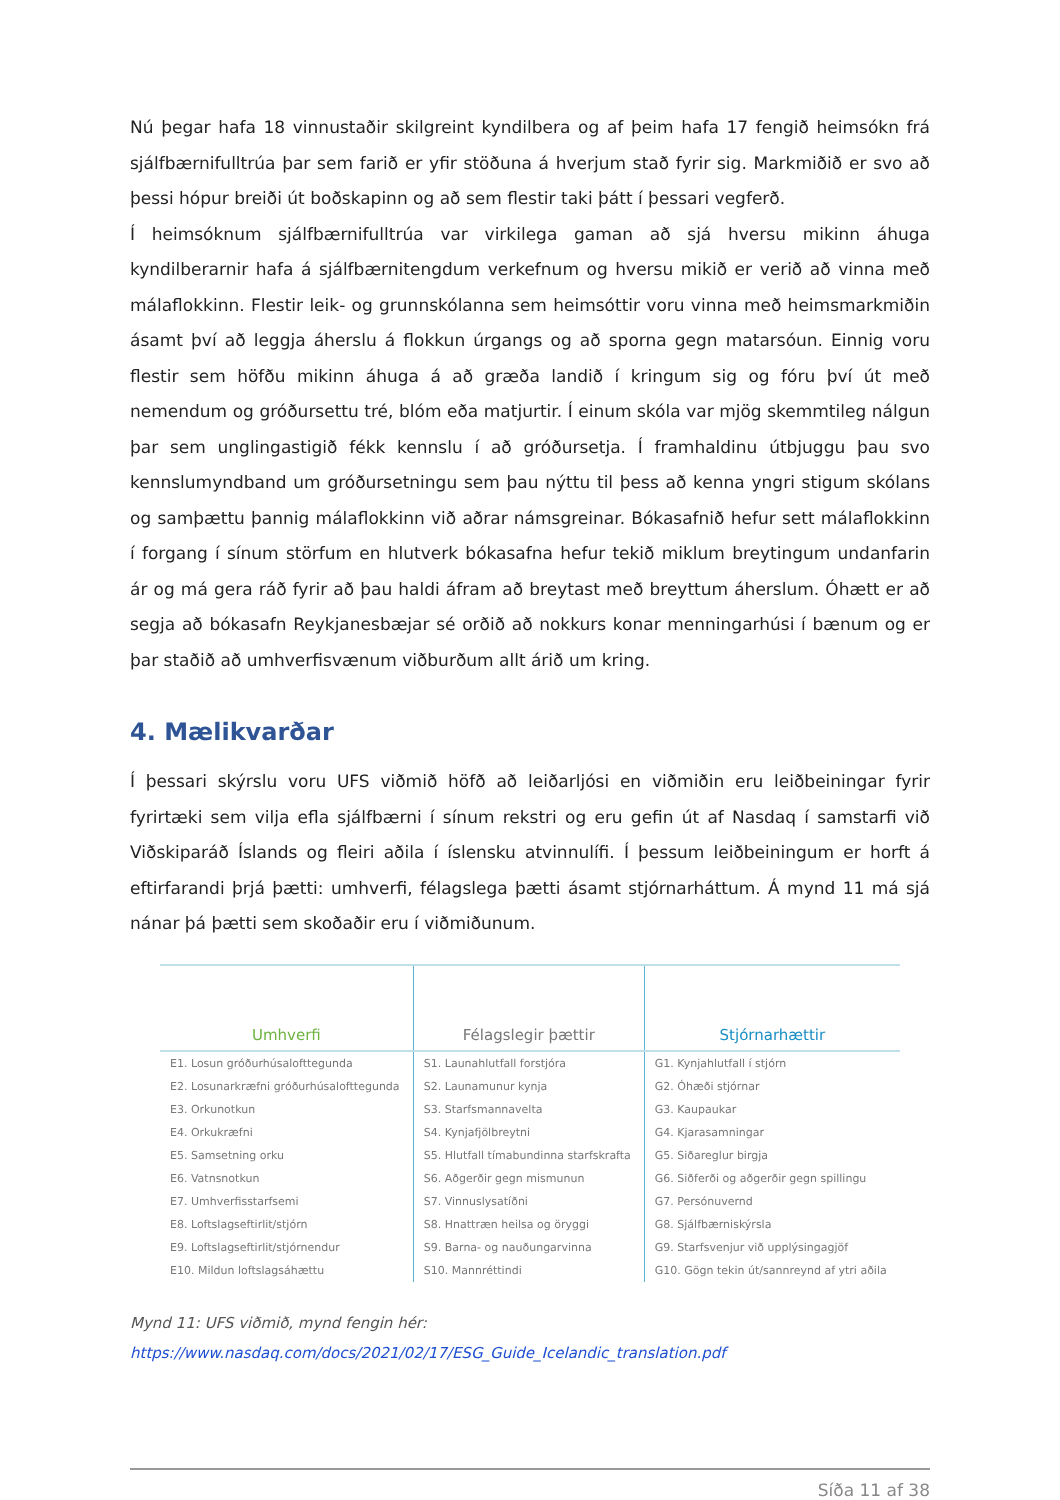Nú þegar hafa 18 vinnustaðir skilgreint kyndilbera og af þeim hafa 17 fengið heimsókn frá sjálfbærnifulltrúa þar sem farið er yfir stöðuna á hverjum stað fyrir sig. Markmiðið er svo að þessi hópur breiði út boðskapinn og að sem flestir taki þátt í þessari vegferð.
Í heimsóknum sjálfbærnifulltrúa var virkilega gaman að sjá hversu mikinn áhuga kyndilberarnir hafa á sjálfbærnitengdum verkefnum og hversu mikið er verið að vinna með málaflokkinn. Flestir leik- og grunnskólanna sem heimsóttir voru vinna með heimsmarkmiðin ásamt því að leggja áherslu á flokkun úrgangs og að sporna gegn matarsóun. Einnig voru flestir sem höfðu mikinn áhuga á að græða landið í kringum sig og fóru því út með nemendum og gróðursettu tré, blóm eða matjurtir. Í einum skóla var mjög skemmtileg nálgun þar sem unglingastigið fékk kennslu í að gróðursetja. Í framhaldinu útbjuggu þau svo kennslumyndband um gróðursetningu sem þau nýttu til þess að kenna yngri stigum skólans og samþættu þannig málaflokkinn við aðrar námsgreinar. Bókasafnið hefur sett málaflokkinn í forgang í sínum störfum en hlutverk bókasafna hefur tekið miklum breytingum undanfarin ár og má gera ráð fyrir að þau haldi áfram að breytast með breyttum áherslum. Óhætt er að segja að bókasafn Reykjanesbæjar sé orðið að nokkurs konar menningarhúsi í bænum og er þar staðið að umhverfisvænum viðburðum allt árið um kring.
4. Mælikvarðar
Í þessari skýrslu voru UFS viðmið höfð að leiðarljósi en viðmiðin eru leiðbeiningar fyrir fyrirtæki sem vilja efla sjálfbærni í sínum rekstri og eru gefin út af Nasdaq í samstarfi við Viðskiparáð Íslands og fleiri aðila í íslensku atvinnulífi. Í þessum leiðbeiningum er horft á eftirfarandi þrjá þætti: umhverfi, félagslega þætti ásamt stjórnarháttum. Á mynd 11 má sjá nánar þá þætti sem skoðaðir eru í viðmiðunum.
| Umhverfi | Félagslegir þættir | Stjórnarhættir |
| --- | --- | --- |
| E1. Losun gróðurhúsalofttegunda | S1. Launahlutfall forstjóra | G1. Kynjahlutfall í stjórn |
| E2. Losunarkræfni gróðurhúsalofttegunda | S2. Launamunur kynja | G2. Óhæði stjórnar |
| E3. Orkunotkun | S3. Starfsmannavelta | G3. Kaupaukar |
| E4. Orkukræfni | S4. Kynjafjölbreytni | G4. Kjarasamningar |
| E5. Samsetning orku | S5. Hlutfall tímabundinna starfskrafta | G5. Siðareglur birgja |
| E6. Vatnsnotkun | S6. Aðgerðir gegn mismunun | G6. Siðferði og aðgerðir gegn spillingu |
| E7. Umhverfisstarfsemi | S7. Vinnuslysatíðni | G7. Persónuvernd |
| E8. Loftslagseftirlit/stjórn | S8. Hnattræn heilsa og öryggi | G8. Sjálfbærniskýrsla |
| E9. Loftslagseftirlit/stjórnendur | S9. Barna- og nauðungarvinna | G9. Starfsvenjur við upplýsingagjöf |
| E10. Mildun loftslagsáhættu | S10. Mannréttindi | G10. Gögn tekin út/sannreynd af ytri aðila |
Mynd 11: UFS viðmið, mynd fengin hér:
https://www.nasdaq.com/docs/2021/02/17/ESG_Guide_Icelandic_translation.pdf
Síða 11 af 38